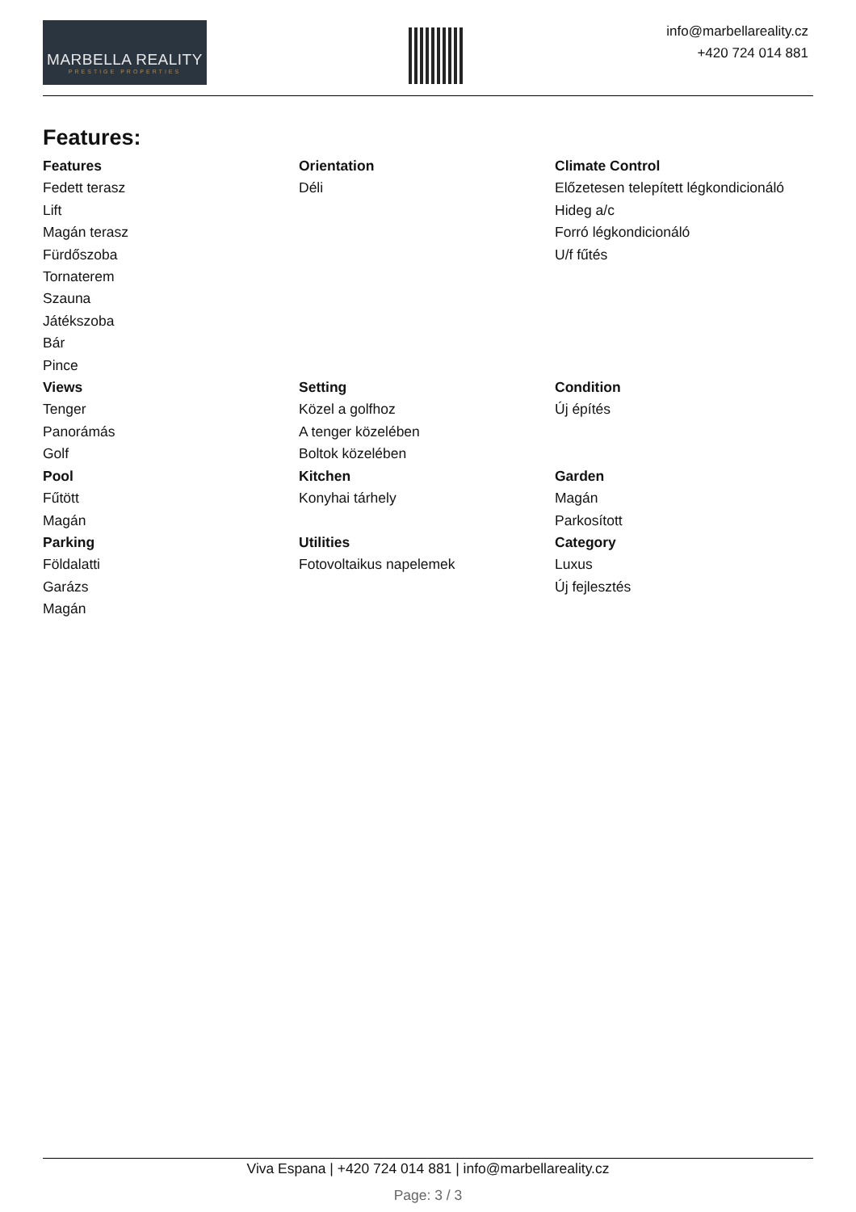MARBELLA REALITY
PRESTIGE PROPERTIES
info@marbellareality.cz
+420 724 014 881
Features:
Features
Fedett terasz
Lift
Magán terasz
Fürdőszoba
Tornaterem
Szauna
Játékszoba
Bár
Pince
Orientation
Déli
Climate Control
Előzetesen telepített légkondicionáló
Hideg a/c
Forró légkondicionáló
U/f fűtés
Views
Tenger
Panorámás
Golf
Setting
Közel a golfhoz
A tenger közelében
Boltok közelében
Condition
Új építés
Pool
Fűtött
Magán
Kitchen
Konyhai tárhely
Garden
Magán
Parkosított
Parking
Földalatti
Garázs
Magán
Utilities
Fotovoltaikus napelemek
Category
Luxus
Új fejlesztés
Viva Espana | +420 724 014 881 | info@marbellareality.cz
Page: 3 / 3